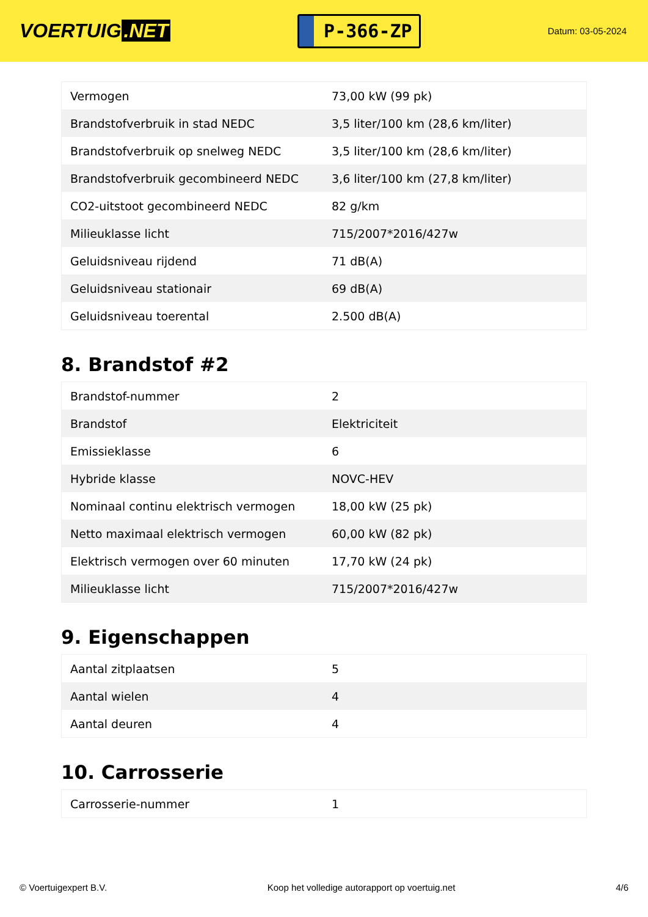VOERTUIG.NET
P-366-ZP
Datum: 03-05-2024
| Vermogen | 73,00 kW (99 pk) |
| Brandstofverbruik in stad NEDC | 3,5 liter/100 km (28,6 km/liter) |
| Brandstofverbruik op snelweg NEDC | 3,5 liter/100 km (28,6 km/liter) |
| Brandstofverbruik gecombineerd NEDC | 3,6 liter/100 km (27,8 km/liter) |
| CO2-uitstoot gecombineerd NEDC | 82 g/km |
| Milieuklasse licht | 715/2007*2016/427w |
| Geluidsniveau rijdend | 71 dB(A) |
| Geluidsniveau stationair | 69 dB(A) |
| Geluidsniveau toerental | 2.500 dB(A) |
8. Brandstof #2
| Brandstof-nummer | 2 |
| Brandstof | Elektriciteit |
| Emissieklasse | 6 |
| Hybride klasse | NOVC-HEV |
| Nominaal continu elektrisch vermogen | 18,00 kW (25 pk) |
| Netto maximaal elektrisch vermogen | 60,00 kW (82 pk) |
| Elektrisch vermogen over 60 minuten | 17,70 kW (24 pk) |
| Milieuklasse licht | 715/2007*2016/427w |
9. Eigenschappen
| Aantal zitplaatsen | 5 |
| Aantal wielen | 4 |
| Aantal deuren | 4 |
10. Carrosserie
| Carrosserie-nummer | 1 |
© Voertuigexpert B.V. Koop het volledige autorapport op voertuig.net 4/6